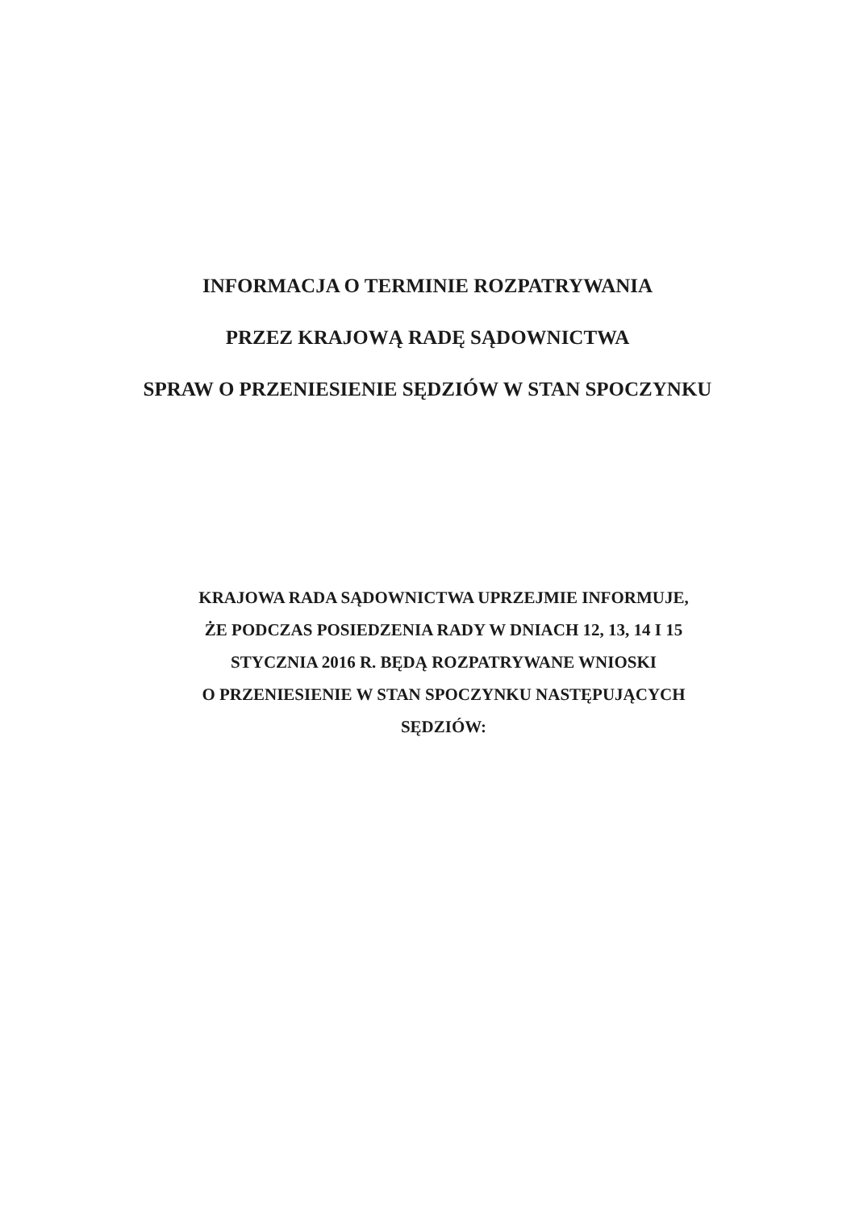INFORMACJA O TERMINIE ROZPATRYWANIA
PRZEZ KRAJOWĄ RADĘ SĄDOWNICTWA
SPRAW O PRZENIESIENIE SĘDZIÓW W STAN SPOCZYNKU
KRAJOWA RADA SĄDOWNICTWA UPRZEJMIE INFORMUJE,
ŻE PODCZAS POSIEDZENIA RADY W DNIACH 12, 13, 14 I 15
STYCZNIA 2016 R. BĘDĄ ROZPATRYWANE WNIOSKI
O PRZENIESIENIE W STAN SPOCZYNKU NASTĘPUJĄCYCH
SĘDZIÓW: